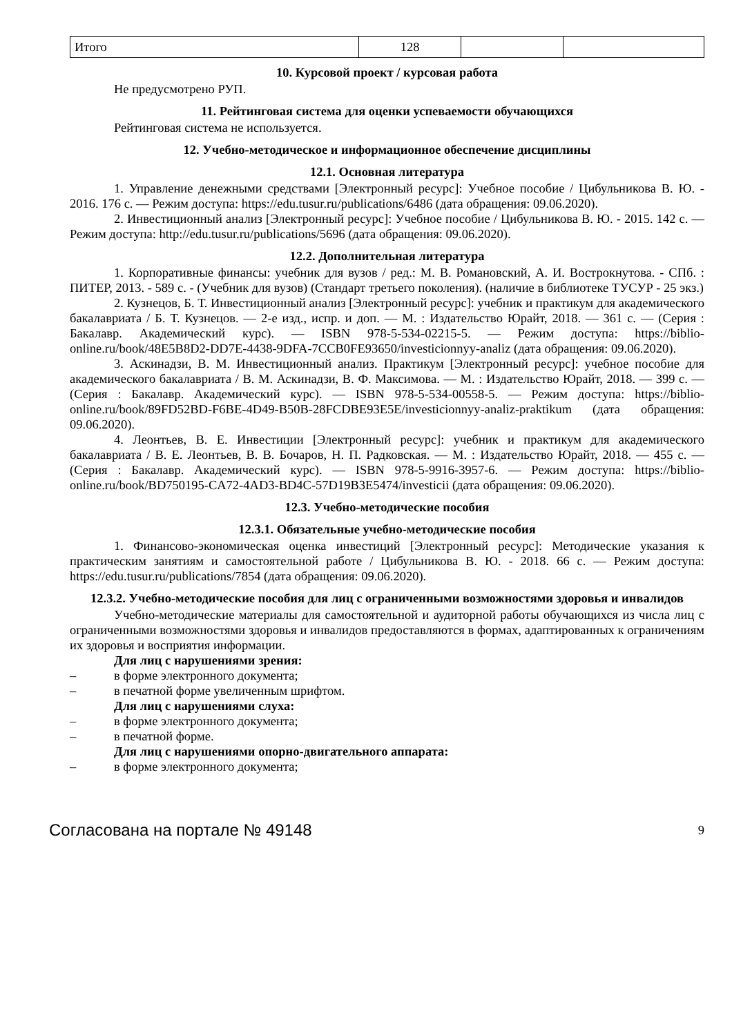| Итого | 128 | | |
10. Курсовой проект / курсовая работа
Не предусмотрено РУП.
11. Рейтинговая система для оценки успеваемости обучающихся
Рейтинговая система не используется.
12. Учебно-методическое и информационное обеспечение дисциплины
12.1. Основная литература
1. Управление денежными средствами [Электронный ресурс]: Учебное пособие / Цибульникова В. Ю. - 2016. 176 с. — Режим доступа: https://edu.tusur.ru/publications/6486 (дата обращения: 09.06.2020).
2. Инвестиционный анализ [Электронный ресурс]: Учебное пособие / Цибульникова В. Ю. - 2015. 142 с. — Режим доступа: http://edu.tusur.ru/publications/5696 (дата обращения: 09.06.2020).
12.2. Дополнительная литература
1. Корпоративные финансы: учебник для вузов / ред.: М. В. Романовский, А. И. Вострокнутова. - СПб. : ПИТЕР, 2013. - 589 с. - (Учебник для вузов) (Стандарт третьего поколения). (наличие в библиотеке ТУСУР - 25 экз.)
2. Кузнецов, Б. Т. Инвестиционный анализ [Электронный ресурс]: учебник и практикум для академического бакалавриата / Б. Т. Кузнецов. — 2-е изд., испр. и доп. — М. : Издательство Юрайт, 2018. — 361 с. — (Серия : Бакалавр. Академический курс). — ISBN 978-5-534-02215-5. — Режим доступа: https://biblio-online.ru/book/48E5B8D2-DD7E-4438-9DFA-7CCB0FE93650/investicionnyy-analiz (дата обращения: 09.06.2020).
3. Аскинадзи, В. М. Инвестиционный анализ. Практикум [Электронный ресурс]: учебное пособие для академического бакалавриата / В. М. Аскинадзи, В. Ф. Максимова. — М. : Издательство Юрайт, 2018. — 399 с. — (Серия : Бакалавр. Академический курс). — ISBN 978-5-534-00558-5. — Режим доступа: https://biblio-online.ru/book/89FD52BD-F6BE-4D49-B50B-28FCDBE93E5E/investicionnyy-analiz-praktikum (дата обращения: 09.06.2020).
4. Леонтьев, В. Е. Инвестиции [Электронный ресурс]: учебник и практикум для академического бакалавриата / В. Е. Леонтьев, В. В. Бочаров, Н. П. Радковская. — М. : Издательство Юрайт, 2018. — 455 с. — (Серия : Бакалавр. Академический курс). — ISBN 978-5-9916-3957-6. — Режим доступа: https://biblio-online.ru/book/BD750195-CA72-4AD3-BD4C-57D19B3E5474/investicii (дата обращения: 09.06.2020).
12.3. Учебно-методические пособия
12.3.1. Обязательные учебно-методические пособия
1. Финансово-экономическая оценка инвестиций [Электронный ресурс]: Методические указания к практическим занятиям и самостоятельной работе / Цибульникова В. Ю. - 2018. 66 с. — Режим доступа: https://edu.tusur.ru/publications/7854 (дата обращения: 09.06.2020).
12.3.2. Учебно-методические пособия для лиц с ограниченными возможностями здоровья и инвалидов
Учебно-методические материалы для самостоятельной и аудиторной работы обучающихся из числа лиц с ограниченными возможностями здоровья и инвалидов предоставляются в формах, адаптированных к ограничениям их здоровья и восприятия информации.
Для лиц с нарушениями зрения:
– в форме электронного документа;
– в печатной форме увеличенным шрифтом.
Для лиц с нарушениями слуха:
– в форме электронного документа;
– в печатной форме.
Для лиц с нарушениями опорно-двигательного аппарата:
– в форме электронного документа;
Согласована на портале № 49148 9